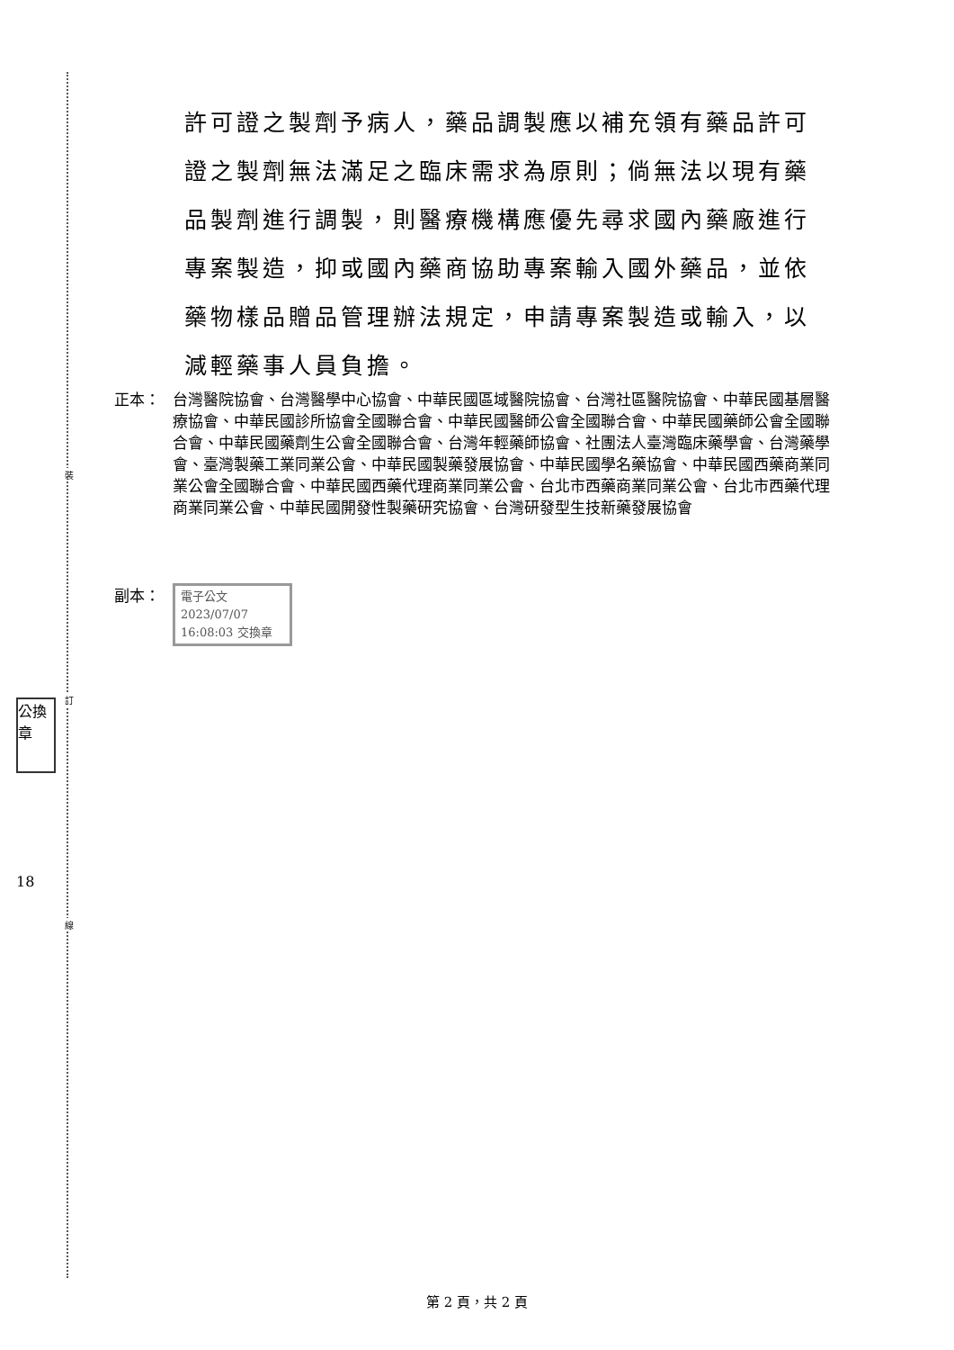裝
訂
線
公換章
18
許可證之製劑予病人，藥品調製應以補充領有藥品許可證之製劑無法滿足之臨床需求為原則；倘無法以現有藥品製劑進行調製，則醫療機構應優先尋求國內藥廠進行專案製造，抑或國內藥商協助專案輸入國外藥品，並依藥物樣品贈品管理辦法規定，申請專案製造或輸入，以減輕藥事人員負擔。
正本： 台灣醫院協會、台灣醫學中心協會、中華民國區域醫院協會、台灣社區醫院協會、中華民國基層醫療協會、中華民國診所協會全國聯合會、中華民國醫師公會全國聯合會、中華民國藥師公會全國聯合會、中華民國藥劑生公會全國聯合會、台灣年輕藥師協會、社團法人臺灣臨床藥學會、台灣藥學會、臺灣製藥工業同業公會、中華民國製藥發展協會、中華民國學名藥協會、中華民國西藥商業同業公會全國聯合會、中華民國西藥代理商業同業公會、台北市西藥商業同業公會、台北市西藥代理商業同業公會、中華民國開發性製藥研究協會、台灣研發型生技新藥發展協會
副本：
電子公文 2023/07/07 16:08:03 交換章
第 2 頁，共 2 頁